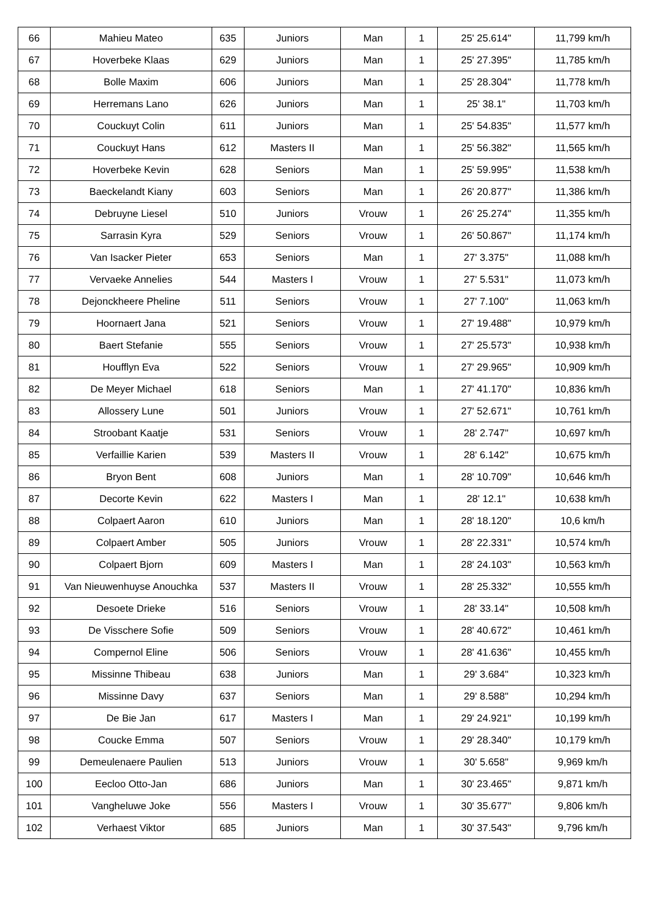| 66 | Mahieu Mateo | 635 | Juniors | Man | 1 | 25' 25.614" | 11,799 km/h |
| 67 | Hoverbeke Klaas | 629 | Juniors | Man | 1 | 25' 27.395" | 11,785 km/h |
| 68 | Bolle Maxim | 606 | Juniors | Man | 1 | 25' 28.304" | 11,778 km/h |
| 69 | Herremans Lano | 626 | Juniors | Man | 1 | 25' 38.1" | 11,703 km/h |
| 70 | Couckuyt Colin | 611 | Juniors | Man | 1 | 25' 54.835" | 11,577 km/h |
| 71 | Couckuyt Hans | 612 | Masters II | Man | 1 | 25' 56.382" | 11,565 km/h |
| 72 | Hoverbeke Kevin | 628 | Seniors | Man | 1 | 25' 59.995" | 11,538 km/h |
| 73 | Baeckelandt Kiany | 603 | Seniors | Man | 1 | 26' 20.877" | 11,386 km/h |
| 74 | Debruyne Liesel | 510 | Juniors | Vrouw | 1 | 26' 25.274" | 11,355 km/h |
| 75 | Sarrasin Kyra | 529 | Seniors | Vrouw | 1 | 26' 50.867" | 11,174 km/h |
| 76 | Van Isacker Pieter | 653 | Seniors | Man | 1 | 27' 3.375" | 11,088 km/h |
| 77 | Vervaeke Annelies | 544 | Masters I | Vrouw | 1 | 27' 5.531" | 11,073 km/h |
| 78 | Dejonckheere Pheline | 511 | Seniors | Vrouw | 1 | 27' 7.100" | 11,063 km/h |
| 79 | Hoornaert Jana | 521 | Seniors | Vrouw | 1 | 27' 19.488" | 10,979 km/h |
| 80 | Baert Stefanie | 555 | Seniors | Vrouw | 1 | 27' 25.573" | 10,938 km/h |
| 81 | Houfflyn Eva | 522 | Seniors | Vrouw | 1 | 27' 29.965" | 10,909 km/h |
| 82 | De Meyer Michael | 618 | Seniors | Man | 1 | 27' 41.170" | 10,836 km/h |
| 83 | Allossery Lune | 501 | Juniors | Vrouw | 1 | 27' 52.671" | 10,761 km/h |
| 84 | Stroobant Kaatje | 531 | Seniors | Vrouw | 1 | 28' 2.747" | 10,697 km/h |
| 85 | Verfaillie Karien | 539 | Masters II | Vrouw | 1 | 28' 6.142" | 10,675 km/h |
| 86 | Bryon Bent | 608 | Juniors | Man | 1 | 28' 10.709" | 10,646 km/h |
| 87 | Decorte Kevin | 622 | Masters I | Man | 1 | 28' 12.1" | 10,638 km/h |
| 88 | Colpaert Aaron | 610 | Juniors | Man | 1 | 28' 18.120" | 10,6 km/h |
| 89 | Colpaert Amber | 505 | Juniors | Vrouw | 1 | 28' 22.331" | 10,574 km/h |
| 90 | Colpaert Bjorn | 609 | Masters I | Man | 1 | 28' 24.103" | 10,563 km/h |
| 91 | Van Nieuwenhuyse Anouchka | 537 | Masters II | Vrouw | 1 | 28' 25.332" | 10,555 km/h |
| 92 | Desoete Drieke | 516 | Seniors | Vrouw | 1 | 28' 33.14" | 10,508 km/h |
| 93 | De Visschere Sofie | 509 | Seniors | Vrouw | 1 | 28' 40.672" | 10,461 km/h |
| 94 | Compernol Eline | 506 | Seniors | Vrouw | 1 | 28' 41.636" | 10,455 km/h |
| 95 | Missinne Thibeau | 638 | Juniors | Man | 1 | 29' 3.684" | 10,323 km/h |
| 96 | Missinne Davy | 637 | Seniors | Man | 1 | 29' 8.588" | 10,294 km/h |
| 97 | De Bie Jan | 617 | Masters I | Man | 1 | 29' 24.921" | 10,199 km/h |
| 98 | Coucke Emma | 507 | Seniors | Vrouw | 1 | 29' 28.340" | 10,179 km/h |
| 99 | Demeulenaere Paulien | 513 | Juniors | Vrouw | 1 | 30' 5.658" | 9,969 km/h |
| 100 | Eecloo Otto-Jan | 686 | Juniors | Man | 1 | 30' 23.465" | 9,871 km/h |
| 101 | Vangheluwe Joke | 556 | Masters I | Vrouw | 1 | 30' 35.677" | 9,806 km/h |
| 102 | Verhaest Viktor | 685 | Juniors | Man | 1 | 30' 37.543" | 9,796 km/h |